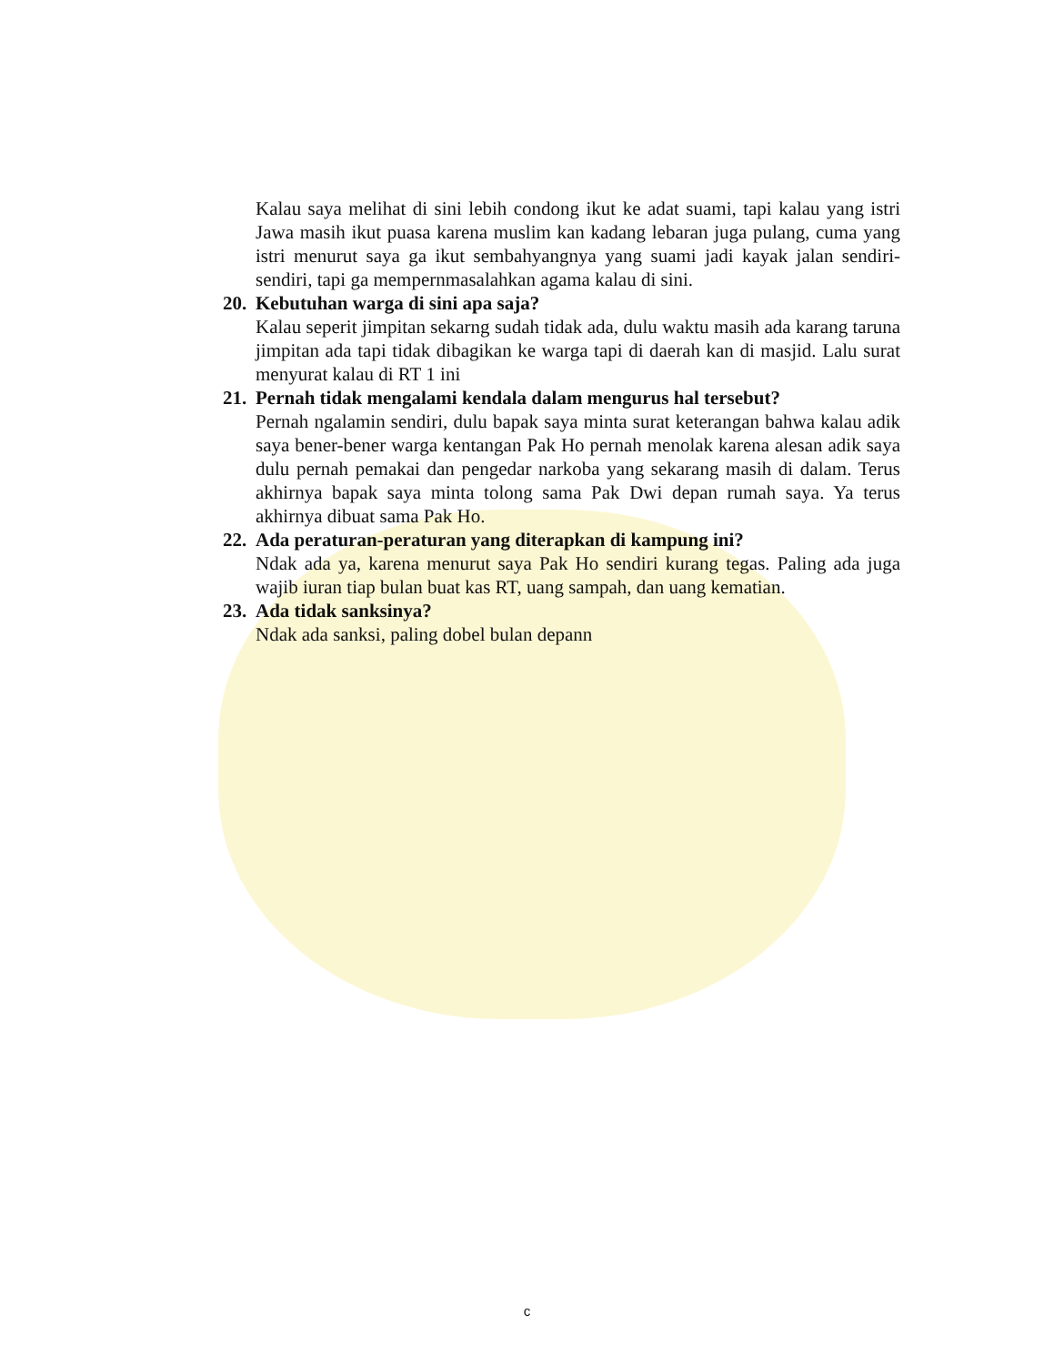Kalau saya melihat di sini lebih condong ikut ke adat suami, tapi kalau yang istri Jawa masih ikut puasa karena muslim kan kadang lebaran juga pulang, cuma yang istri menurut saya ga ikut sembahyangnya yang suami jadi kayak jalan sendiri-sendiri, tapi ga mempernmasalahkan agama kalau di sini.
20. Kebutuhan warga di sini apa saja?
Kalau seperit jimpitan sekarng sudah tidak ada, dulu waktu masih ada karang taruna jimpitan ada tapi tidak dibagikan ke warga tapi di daerah kan di masjid. Lalu surat menyurat kalau di RT 1 ini
21. Pernah tidak mengalami kendala dalam mengurus hal tersebut?
Pernah ngalamin sendiri, dulu bapak saya minta surat keterangan bahwa kalau adik saya bener-bener warga kentangan Pak Ho pernah menolak karena alesan adik saya dulu pernah pemakai dan pengedar narkoba yang sekarang masih di dalam. Terus akhirnya bapak saya minta tolong sama Pak Dwi depan rumah saya. Ya terus akhirnya dibuat sama Pak Ho.
22. Ada peraturan-peraturan yang diterapkan di kampung ini?
Ndak ada ya, karena menurut saya Pak Ho sendiri kurang tegas. Paling ada juga wajib iuran tiap bulan buat kas RT, uang sampah, dan uang kematian.
23. Ada tidak sanksinya?
Ndak ada sanksi, paling dobel bulan depann
c